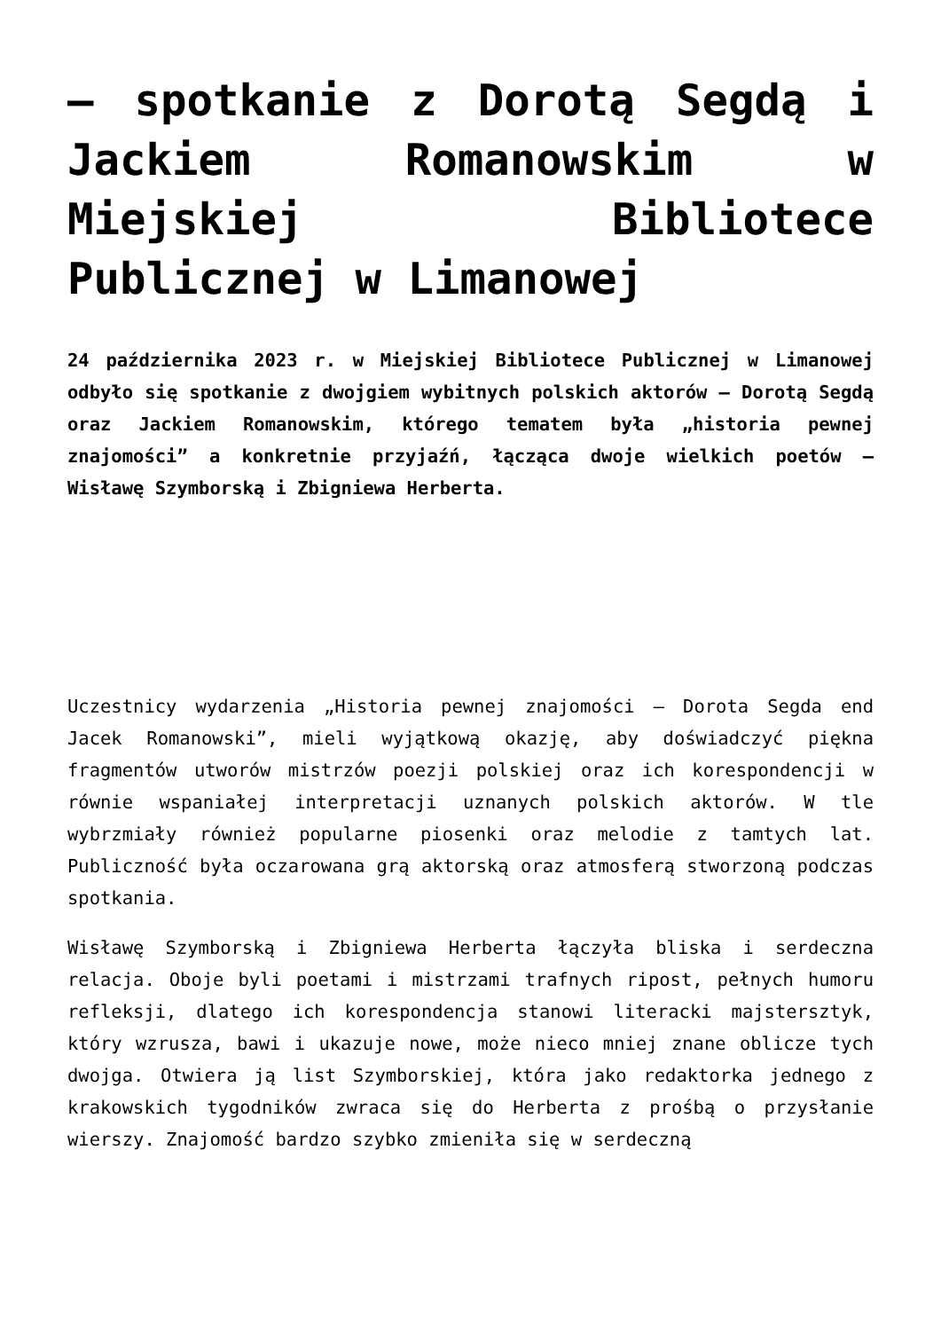– spotkanie z Dorotą Segdą i Jackiem Romanowskim w Miejskiej Bibliotece Publicznej w Limanowej
24 października 2023 r. w Miejskiej Bibliotece Publicznej w Limanowej odbyło się spotkanie z dwojgiem wybitnych polskich aktorów – Dorotą Segdą oraz Jackiem Romanowskim, którego tematem była „historia pewnej znajomości” a konkretnie przyjaźń, łącząca dwoje wielkich poetów – Wisławę Szymborską i Zbigniewa Herberta.
Uczestnicy wydarzenia „Historia pewnej znajomości – Dorota Segda end Jacek Romanowski”, mieli wyjątkową okazję, aby doświadczyć piękna fragmentów utworów mistrzów poezji polskiej oraz ich korespondencji w równie wspaniałej interpretacji uznanych polskich aktorów. W tle wybrzmiały również popularne piosenki oraz melodie z tamtych lat. Publiczność była oczarowana grą aktorską oraz atmosferą stworzoną podczas spotkania.
Wisławę Szymborską i Zbigniewa Herberta łączyła bliska i serdeczna relacja. Oboje byli poetami i mistrzami trafnych ripost, pełnych humoru refleksji, dlatego ich korespondencja stanowi literacki majstersztyk, który wzrusza, bawi i ukazuje nowe, może nieco mniej znane oblicze tych dwojga. Otwiera ją list Szymborskiej, która jako redaktorka jednego z krakowskich tygodników zwraca się do Herberta z prośbą o przysłanie wierszy. Znajomość bardzo szybko zmieniła się w serdeczną